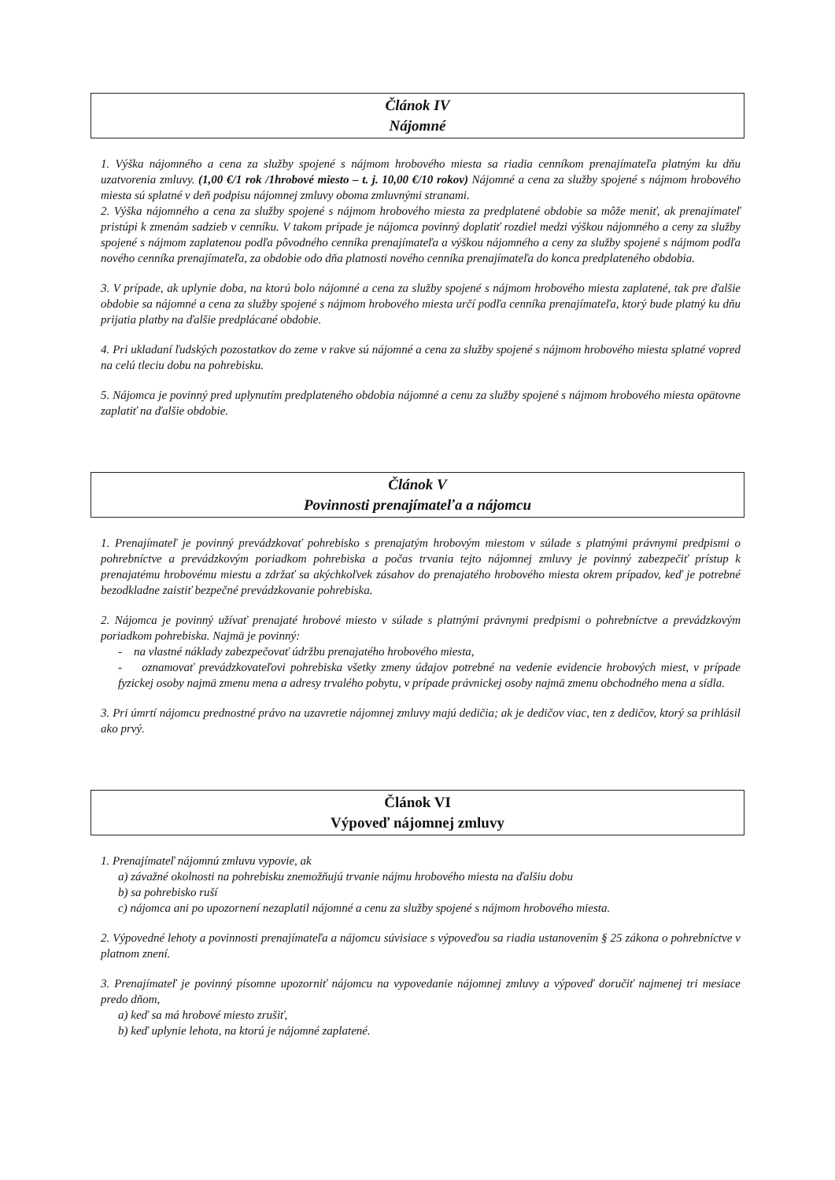Článok IV
Nájomné
1. Výška nájomného a cena za služby spojené s nájmom hrobového miesta sa riadia cenníkom prenajímateľa platným ku dňu uzatvorenia zmluvy. (1,00 €/1 rok /1hrobové miesto – t. j. 10,00 €/10 rokov) Nájomné a cena za služby spojené s nájmom hrobového miesta sú splatné v deň podpisu nájomnej zmluvy oboma zmluvnými stranami.
2. Výška nájomného a cena za služby spojené s nájmom hrobového miesta za predplatené obdobie sa môže meniť, ak prenajímateľ pristúpi k zmenám sadzieb v cenníku. V takom prípade je nájomca povinný doplatiť rozdiel medzi výškou nájomného a ceny za služby spojené s nájmom zaplatenou podľa pôvodného cenníka prenajímateľa a výškou nájomného a ceny za služby spojené s nájmom podľa nového cenníka prenajímateľa, za obdobie odo dňa platnosti nového cenníka prenajímateľa do konca predplateného obdobia.
3. V prípade, ak uplynie doba, na ktorú bolo nájomné a cena za služby spojené s nájmom hrobového miesta zaplatené, tak pre ďalšie obdobie sa nájomné a cena za služby spojené s nájmom hrobového miesta určí podľa cenníka prenajímateľa, ktorý bude platný ku dňu prijatia platby na ďalšie predplácané obdobie.
4. Pri ukladaní ľudských pozostatkov do zeme v rakve sú nájomné a cena za služby spojené s nájmom hrobového miesta splatné vopred na celú tleciu dobu na pohrebisku.
5. Nájomca je povinný pred uplynutím predplateného obdobia nájomné a cenu za služby spojené s nájmom hrobového miesta opätovne zaplatiť na ďalšie obdobie.
Článok V
Povinnosti prenajímateľa a nájomcu
1. Prenajímateľ je povinný prevádzkovať pohrebisko s prenajatým hrobovým miestom v súlade s platnými právnymi predpismi o pohrebníctve a prevádzkovým poriadkom pohrebiska a počas trvania tejto nájomnej zmluvy je povinný zabezpečiť prístup k prenajatému hrobovému miestu a zdržať sa akýchkoľvek zásahov do prenajatého hrobového miesta okrem prípadov, keď je potrebné bezodkladne zaistiť bezpečné prevádzkovanie pohrebiska.
2. Nájomca je povinný užívať prenajaté hrobové miesto v súlade s platnými právnymi predpismi o pohrebníctve a prevádzkovým poriadkom pohrebiska. Najmä je povinný:
- na vlastné náklady zabezpečovať údržbu prenajatého hrobového miesta,
- oznamovať prevádzkovateľovi pohrebiska všetky zmeny údajov potrebné na vedenie evidencie hrobových miest, v prípade fyzickej osoby najmä zmenu mena a adresy trvalého pobytu, v prípade právnickej osoby najmä zmenu obchodného mena a sídla.
3. Pri úmrtí nájomcu prednostné právo na uzavretie nájomnej zmluvy majú dedičia; ak je dedičov viac, ten z dedičov, ktorý sa prihlásil ako prvý.
Článok VI
Výpoveď nájomnej zmluvy
1. Prenajímateľ nájomnú zmluvu vypovie, ak
a) závažné okolnosti na pohrebisku znemožňujú trvanie nájmu hrobového miesta na ďalšiu dobu
b) sa pohrebisko ruší
c) nájomca ani po upozornení nezaplatil nájomné a cenu za služby spojené s nájmom hrobového miesta.
2. Výpovedné lehoty a povinnosti prenajímateľa a nájomcu súvisiace s výpoveďou sa riadia ustanovením § 25 zákona o pohrebníctve v platnom znení.
3. Prenajímateľ je povinný písomne upozorniť nájomcu na vypovedanie nájomnej zmluvy a výpoveď doručiť najmenej tri mesiace predo dňom,
a) keď sa má hrobové miesto zrušiť,
b) keď uplynie lehota, na ktorú je nájomné zaplatené.